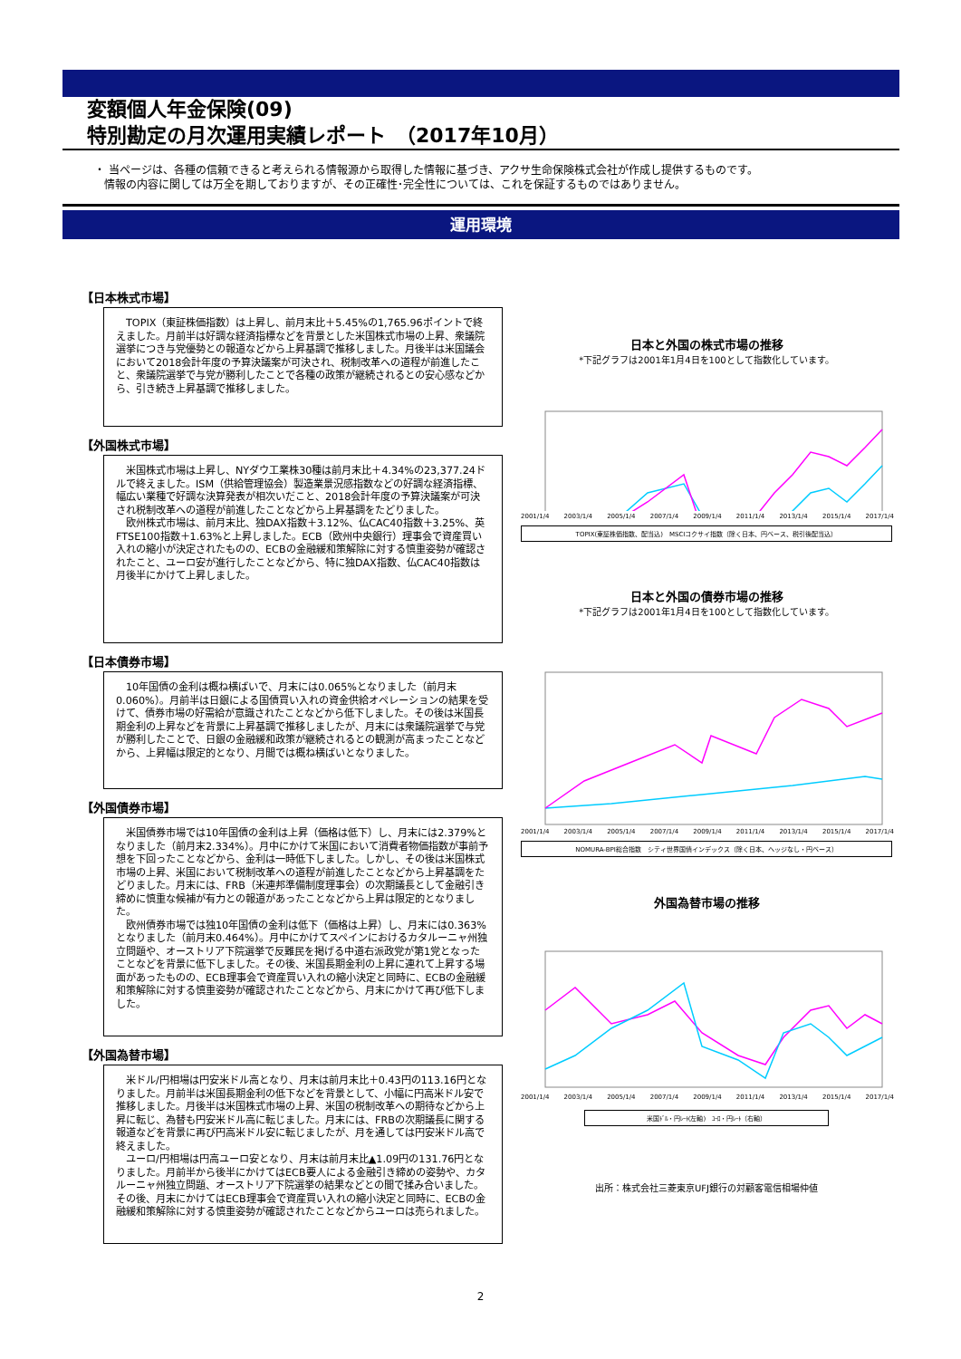変額個人年金保険(09)
特別勘定の月次運用実績レポート　（2017年10月）
・ 当ページは、各種の信頼できると考えられる情報源から取得した情報に基づき、アクサ生命保険株式会社が作成し提供するものです。
情報の内容に関しては万全を期しておりますが、その正確性･完全性については、これを保証するものではありません。
運用環境
【日本株式市場】
　TOPIX（東証株価指数）は上昇し、前月末比＋5.45%の1,765.96ポイントで終えました。月前半は好調な経済指標などを背景とした米国株式市場の上昇、衆議院選挙につき与党優勢との報道などから上昇基調で推移しました。月後半は米国議会において2018会計年度の予算決議案が可決され、税制改革への道程が前進したこと、衆議院選挙で与党が勝利したことで各種の政策が継続されるとの安心感などから、引き続き上昇基調で推移しました。
【外国株式市場】
　米国株式市場は上昇し、NYダウ工業株30種は前月末比＋4.34%の23,377.24ドルで終えました。ISM（供給管理協会）製造業景況感指数などの好調な経済指標、幅広い業種で好調な決算発表が相次いだこと、2018会計年度の予算決議案が可決され税制改革への道程が前進したことなどから上昇基調をたどりました。
　欧州株式市場は、前月末比、独DAX指数＋3.12%、仏CAC40指数＋3.25%、英FTSE100指数＋1.63%と上昇しました。ECB（欧州中央銀行）理事会で資産買い入れの縮小が決定されたものの、ECBの金融緩和策解除に対する慎重姿勢が確認されたこと、ユーロ安が進行したことなどから、特に独DAX指数、仏CAC40指数は月後半にかけて上昇しました。
【日本債券市場】
　10年国債の金利は概ね横ばいで、月末には0.065%となりました（前月末0.060%）。月前半は日銀による国債買い入れの資金供給オペレーションの結果を受けて、債券市場の好需給が意識されたことなどから低下しました。その後は米国長期金利の上昇などを背景に上昇基調で推移しましたが、月末には衆議院選挙で与党が勝利したことで、日銀の金融緩和政策が継続されるとの観測が高まったことなどから、上昇幅は限定的となり、月間では概ね横ばいとなりました。
【外国債券市場】
　米国債券市場では10年国債の金利は上昇（価格は低下）し、月末には2.379%となりました（前月末2.334%）。月中にかけて米国において消費者物価指数が事前予想を下回ったことなどから、金利は一時低下しました。しかし、その後は米国株式市場の上昇、米国において税制改革への道程が前進したことなどから上昇基調をたどりました。月末には、FRB（米連邦準備制度理事会）の次期議長として金融引き締めに慎重な候補が有力との報道があったことなどから上昇は限定的となりました。
　欧州債券市場では独10年国債の金利は低下（価格は上昇）し、月末には0.363%となりました（前月末0.464%）。月中にかけてスペインにおけるカタルーニャ州独立問題や、オーストリア下院選挙で反難民を掲げる中道右派政党が第1党となったことなどを背景に低下しました。その後、米国長期金利の上昇に連れて上昇する場面があったものの、ECB理事会で資産買い入れの縮小決定と同時に、ECBの金融緩和策解除に対する慎重姿勢が確認されたことなどから、月末にかけて再び低下しました。
【外国為替市場】
　米ドル/円相場は円安米ドル高となり、月末は前月末比＋0.43円の113.16円となりました。月前半は米国長期金利の低下などを背景として、小幅に円高米ドル安で推移しました。月後半は米国株式市場の上昇、米国の税制改革への期待などから上昇に転じ、為替も円安米ドル高に転じました。月末には、FRBの次期議長に関する報道などを背景に再び円高米ドル安に転じましたが、月を通しては円安米ドル高で終えました。
　ユーロ/円相場は円高ユーロ安となり、月末は前月末比▲1.09円の131.76円となりました。月前半から後半にかけてはECB要人による金融引き締めの姿勢や、カタルーニャ州独立問題、オーストリア下院選挙の結果などとの間で揉み合いました。その後、月末にかけてはECB理事会で資産買い入れの縮小決定と同時に、ECBの金融緩和策解除に対する慎重姿勢が確認されたことなどからユーロは売られました。
日本と外国の株式市場の推移
*下記グラフは2001年1月4日を100として指数化しています。
2001/1/4 2003/1/4 2005/1/4 2007/1/4 2009/1/4 2011/1/4 2013/1/4 2015/1/4 2017/1/4
TOPIX(東証株価指数、配当込)　MSCIコクサイ指数（除く日本、円ベース、税引後配当込）
日本と外国の債券市場の推移
*下記グラフは2001年1月4日を100として指数化しています。
2001/1/4 2003/1/4 2005/1/4 2007/1/4 2009/1/4 2011/1/4 2013/1/4 2015/1/4 2017/1/4
NOMURA-BPI総合指数　シティ世界国債インデックス（除く日本、ヘッジなし・円ベース）
外国為替市場の推移
2001/1/4 2003/1/4 2005/1/4 2007/1/4 2009/1/4 2011/1/4 2013/1/4 2015/1/4 2017/1/4
米国ﾄﾞﾙ・円ﾚｰﾄ(左軸)　ﾕｰﾛ・円ﾚｰﾄ（右軸）
出所：株式会社三菱東京UFJ銀行の対顧客電信相場仲値
2